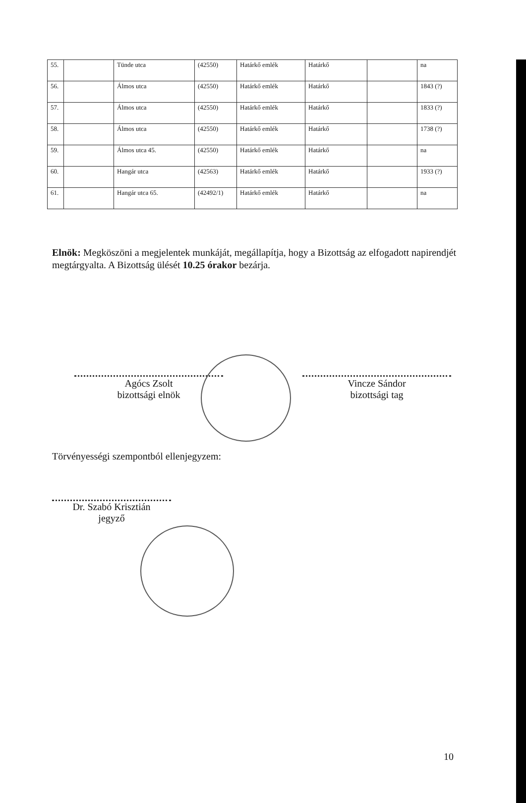| 55. | | Tünde utca | (42550) | Határkő emlék | Határkő | | na |
| 56. | | Álmos utca | (42550) | Határkő emlék | Határkő | | 1843 (?) |
| 57. | | Álmos utca | (42550) | Határkő emlék | Határkő | | 1833 (?) |
| 58. | | Álmos utca | (42550) | Határkő emlék | Határkő | | 1738 (?) |
| 59. | | Álmos utca 45. | (42550) | Határkő emlék | Határkő | | na |
| 60. | | Hangár utca | (42563) | Határkő emlék | Határkő | | 1933 (?) |
| 61. | | Hangár utca 65. | (42492/1) | Határkő emlék | Határkő | | na |
Elnök: Megköszöni a megjelentek munkáját, megállapítja, hogy a Bizottság az elfogadott napirendjét megtárgyalta. A Bizottság ülését 10.25 órakor bezárja.
Agócs Zsolt
bizottsági elnök
Vincze Sándor
bizottsági tag
Törvényességi szempontból ellenjegyzem:
Dr. Szabó Krisztián
jegyző
10